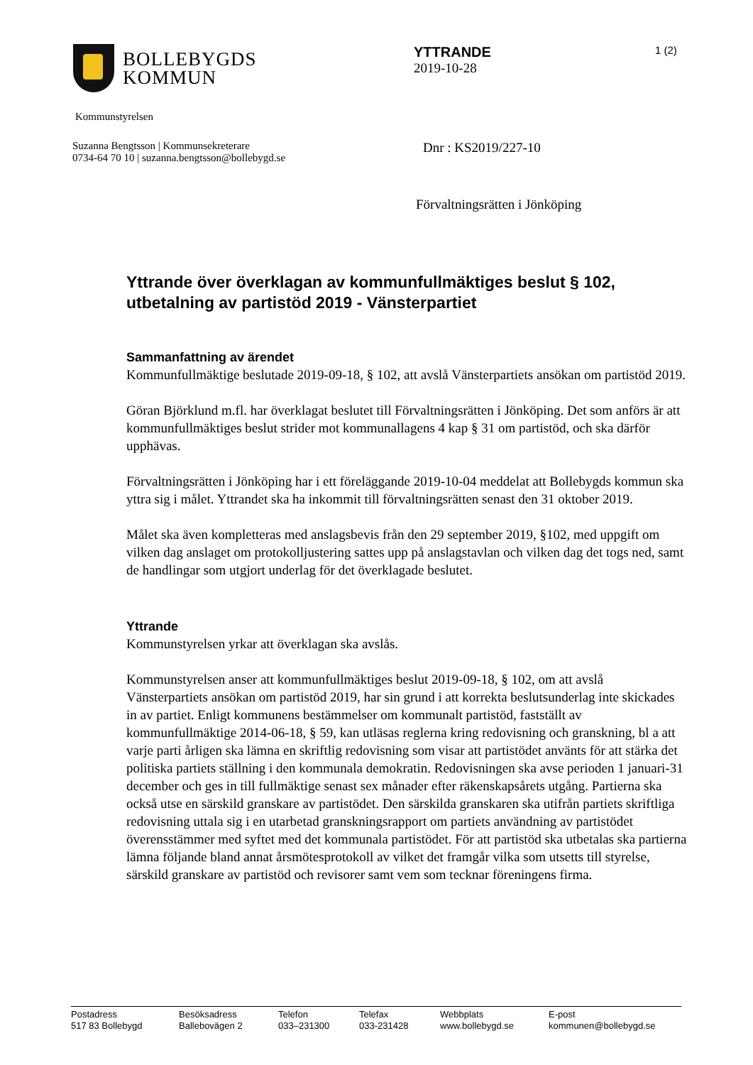BOLLEBYGDS
KOMMUN
YTTRANDE
2019-10-28
1 (2)
Kommunstyrelsen
Suzanna Bengtsson | Kommunsekreterare
0734-64 70 10 | suzanna.bengtsson@bollebygd.se
Dnr : KS2019/227-10
Förvaltningsrätten i Jönköping
Yttrande över överklagan av kommunfullmäktiges beslut § 102, utbetalning av partistöd 2019 - Vänsterpartiet
Sammanfattning av ärendet
Kommunfullmäktige beslutade 2019-09-18, § 102, att avslå Vänsterpartiets ansökan om partistöd 2019.
Göran Björklund m.fl. har överklagat beslutet till Förvaltningsrätten i Jönköping. Det som anförs är att kommunfullmäktiges beslut strider mot kommunallagens 4 kap § 31 om partistöd, och ska därför upphävas.
Förvaltningsrätten i Jönköping har i ett föreläggande 2019-10-04 meddelat att Bollebygds kommun ska yttra sig i målet. Yttrandet ska ha inkommit till förvaltningsrätten senast den 31 oktober 2019.
Målet ska även kompletteras med anslagsbevis från den 29 september 2019, §102, med uppgift om vilken dag anslaget om protokolljustering sattes upp på anslagstavlan och vilken dag det togs ned, samt de handlingar som utgjort underlag för det överklagade beslutet.
Yttrande
Kommunstyrelsen yrkar att överklagan ska avslås.
Kommunstyrelsen anser att kommunfullmäktiges beslut 2019-09-18, § 102, om att avslå Vänsterpartiets ansökan om partistöd 2019, har sin grund i att korrekta beslutsunderlag inte skickades in av partiet. Enligt kommunens bestämmelser om kommunalt partistöd, fastställt av kommunfullmäktige 2014-06-18, § 59, kan utläsas reglerna kring redovisning och granskning, bl a att varje parti årligen ska lämna en skriftlig redovisning som visar att partistödet använts för att stärka det politiska partiets ställning i den kommunala demokratin. Redovisningen ska avse perioden 1 januari-31 december och ges in till fullmäktige senast sex månader efter räkenskapsårets utgång. Partierna ska också utse en särskild granskare av partistödet. Den särskilda granskaren ska utifrån partiets skriftliga redovisning uttala sig i en utarbetad granskningsrapport om partiets användning av partistödet överensstämmer med syftet med det kommunala partistödet. För att partistöd ska utbetalas ska partierna lämna följande bland annat årsmötesprotokoll av vilket det framgår vilka som utsetts till styrelse, särskild granskare av partistöd och revisorer samt vem som tecknar föreningens firma.
Postadress
517 83 Bollebygd
Besöksadress
Ballebovägen 2
Telefon
033–231300
Telefax
033-231428
Webbplats
www.bollebygd.se
E-post
kommunen@bollebygd.se